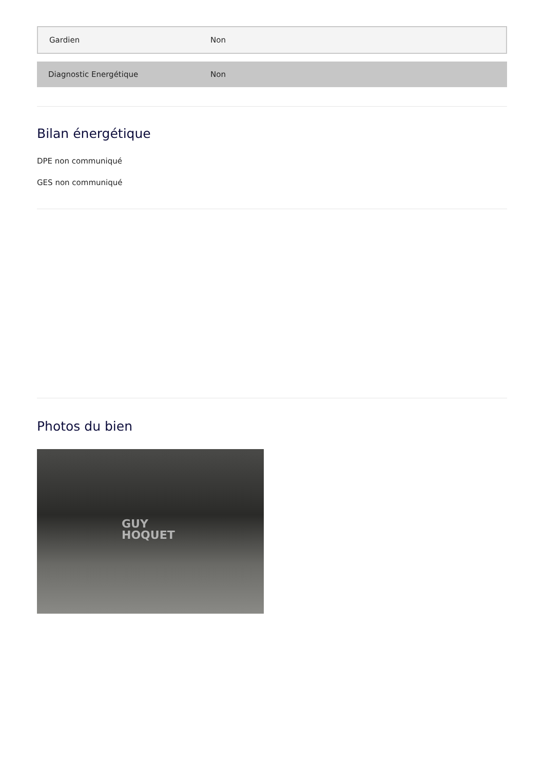| Gardien | Non |
| Diagnostic Energétique | Non |
Bilan énergétique
DPE non communiqué
GES non communiqué
Photos du bien
GUY
HOQUET